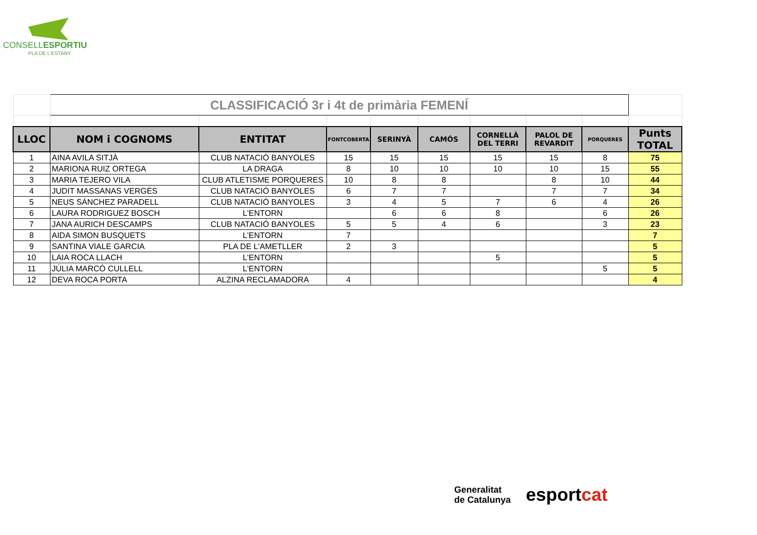CONSELLESPORTIU
PLA DE L'ESTANY
| | CLASSIFICACIÓ 3r i 4t de primària FEMENÍ | | | | | | | | |
| LLOC | NOM i COGNOMS | ENTITAT | FONTCOBERTA | SERINYÀ | CAMÓS | CORNELLÀ DEL TERRI | PALOL DE REVARDIT | PORQUERES | Punts TOTAL |
| 1 | AINA AVILA SITJÀ | CLUB NATACIÓ BANYOLES | 15 | 15 | 15 | 15 | 15 | 8 | 75 |
| 2 | MARIONA RUIZ ORTEGA | LA DRAGA | 8 | 10 | 10 | 10 | 10 | 15 | 55 |
| 3 | MARIA TEJERO VILA | CLUB ATLETISME PORQUERES | 10 | 8 | 8 | | 8 | 10 | 44 |
| 4 | JUDIT MASSANAS VERGÉS | CLUB NATACIÓ BANYOLES | 6 | 7 | 7 | | 7 | 7 | 34 |
| 5 | NEUS SÁNCHEZ PARADELL | CLUB NATACIÓ BANYOLES | 3 | 4 | 5 | 7 | 6 | 4 | 26 |
| 6 | LAURA RODRIGUEZ BOSCH | L'ENTORN | | 6 | 6 | 8 | | 6 | 26 |
| 7 | JANA AURICH DESCAMPS | CLUB NATACIÓ BANYOLES | 5 | 5 | 4 | 6 | | 3 | 23 |
| 8 | AIDA SIMON BUSQUETS | L'ENTORN | 7 | | | | | | 7 |
| 9 | SANTINA VIALE GARCIA | PLA DE L'AMETLLER | 2 | 3 | | | | | 5 |
| 10 | LAIA ROCA LLACH | L'ENTORN | | | | 5 | | | 5 |
| 11 | JÚLIA MARCÓ CULLELL | L'ENTORN | | | | | | 5 | 5 |
| 12 | DEVA ROCA PORTA | ALZINA RECLAMADORA | 4 | | | | | | 4 |
Generalitat
de Catalunya
esportcat